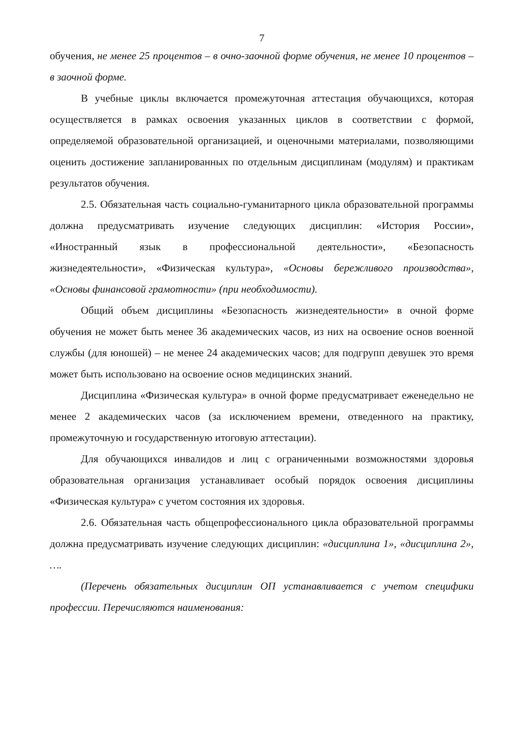7
обучения, не менее 25 процентов – в очно-заочной форме обучения, не менее 10 процентов – в заочной форме.
В учебные циклы включается промежуточная аттестация обучающихся, которая осуществляется в рамках освоения указанных циклов в соответствии с формой, определяемой образовательной организацией, и оценочными материалами, позволяющими оценить достижение запланированных по отдельным дисциплинам (модулям) и практикам результатов обучения.
2.5. Обязательная часть социально-гуманитарного цикла образовательной программы должна предусматривать изучение следующих дисциплин: «История России», «Иностранный язык в профессиональной деятельности», «Безопасность жизнедеятельности», «Физическая культура», «Основы бережливого производства», «Основы финансовой грамотности» (при необходимости).
Общий объем дисциплины «Безопасность жизнедеятельности» в очной форме обучения не может быть менее 36 академических часов, из них на освоение основ военной службы (для юношей) – не менее 24 академических часов; для подгрупп девушек это время может быть использовано на освоение основ медицинских знаний.
Дисциплина «Физическая культура» в очной форме предусматривает еженедельно не менее 2 академических часов (за исключением времени, отведенного на практику, промежуточную и государственную итоговую аттестации).
Для обучающихся инвалидов и лиц с ограниченными возможностями здоровья образовательная организация устанавливает особый порядок освоения дисциплины «Физическая культура» с учетом состояния их здоровья.
2.6. Обязательная часть общепрофессионального цикла образовательной программы должна предусматривать изучение следующих дисциплин: «дисциплина 1», «дисциплина 2», ….
(Перечень обязательных дисциплин ОП устанавливается с учетом специфики профессии. Перечисляются наименования: